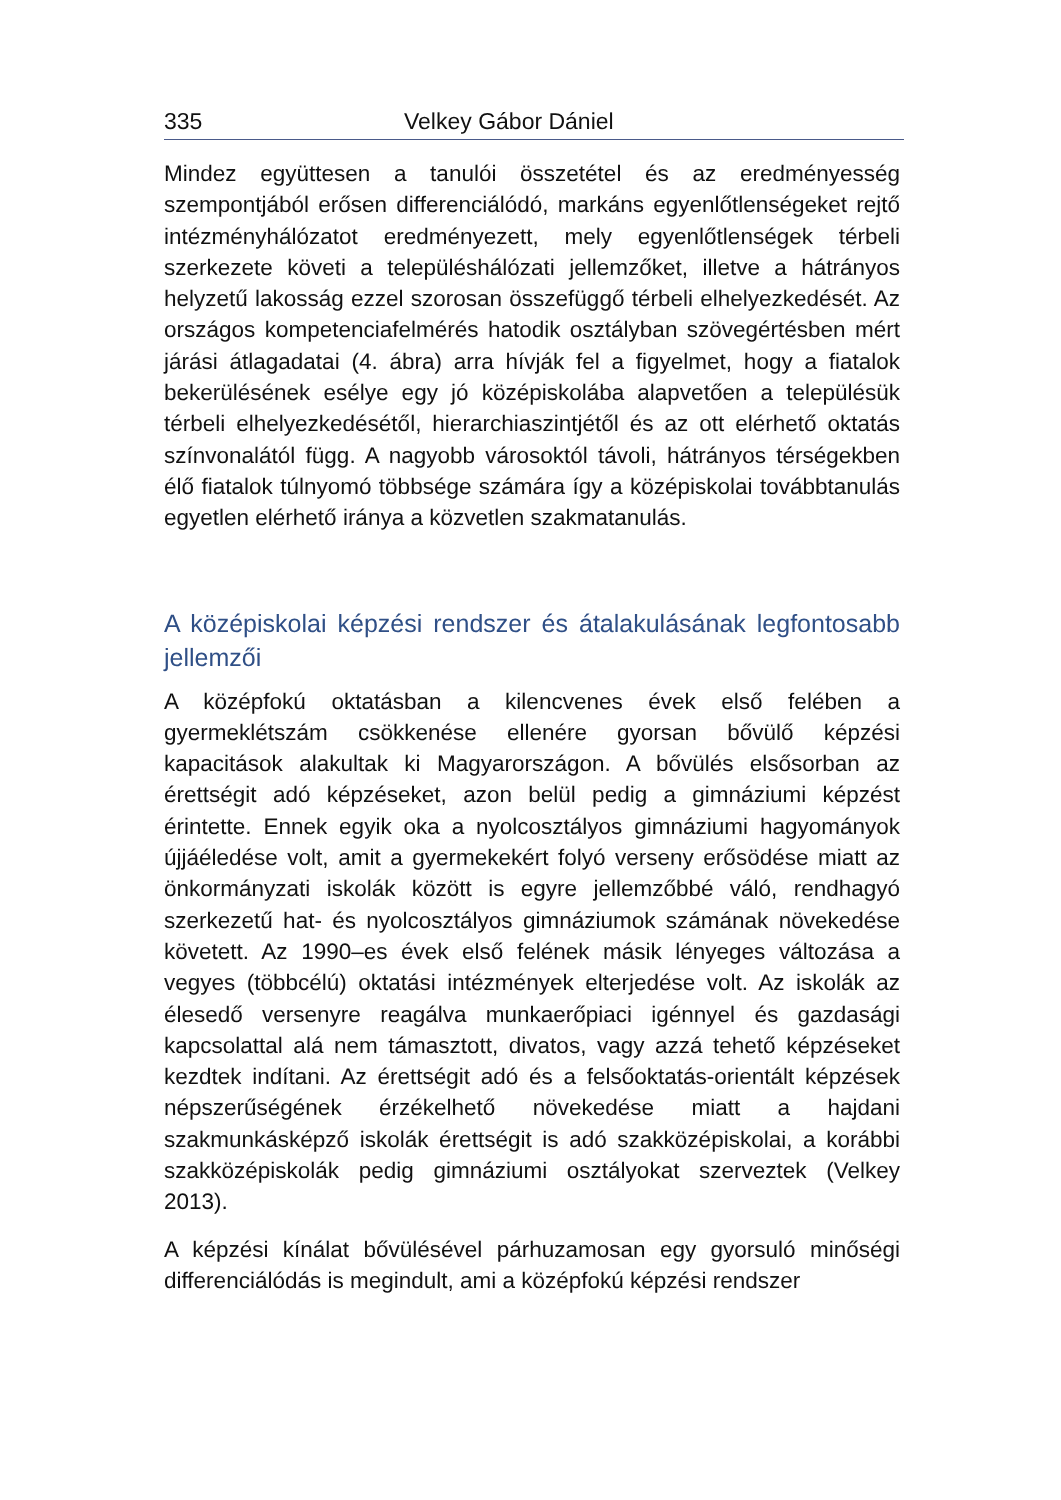335 Velkey Gábor Dániel
Mindez együttesen a tanulói összetétel és az eredményesség szempontjából erősen differenciálódó, markáns egyenlőtlenségeket rejtő intézményhálózatot eredményezett, mely egyenlőtlenségek térbeli szerkezete követi a településhálózati jellemzőket, illetve a hátrányos helyzetű lakosság ezzel szorosan összefüggő térbeli elhelyezkedését. Az országos kompetenciafelmérés hatodik osztályban szövegértésben mért járási átlagadatai (4. ábra) arra hívják fel a figyelmet, hogy a fiatalok bekerülésének esélye egy jó középiskolába alapvetően a településük térbeli elhelyezkedésétől, hierarchiaszintjétől és az ott elérhető oktatás színvonalától függ. A nagyobb városoktól távoli, hátrányos térségekben élő fiatalok túlnyomó többsége számára így a középiskolai továbbtanulás egyetlen elérhető iránya a közvetlen szakmatanulás.
A középiskolai képzési rendszer és átalakulásának legfontosabb jellemzői
A középfokú oktatásban a kilencvenes évek első felében a gyermeklétszám csökkenése ellenére gyorsan bővülő képzési kapacitások alakultak ki Magyarországon. A bővülés elsősorban az érettségit adó képzéseket, azon belül pedig a gimnáziumi képzést érintette. Ennek egyik oka a nyolcosztályos gimnáziumi hagyományok újjáéledése volt, amit a gyermekekért folyó verseny erősödése miatt az önkormányzati iskolák között is egyre jellemzőbbé váló, rendhagyó szerkezetű hat- és nyolcosztályos gimnáziumok számának növekedése követett. Az 1990–es évek első felének másik lényeges változása a vegyes (többcélú) oktatási intézmények elterjedése volt. Az iskolák az élesedő versenyre reagálva munkaerőpiaci igénnyel és gazdasági kapcsolattal alá nem támasztott, divatos, vagy azzá tehető képzéseket kezdtek indítani. Az érettségit adó és a felsőoktatás-orientált képzések népszerűségének érzékelhető növekedése miatt a hajdani szakmunkásképző iskolák érettségit is adó szakközépiskolai, a korábbi szakközépiskolák pedig gimnáziumi osztályokat szerveztek (Velkey 2013).
A képzési kínálat bővülésével párhuzamosan egy gyorsuló minőségi differenciálódás is megindult, ami a középfokú képzési rendszer